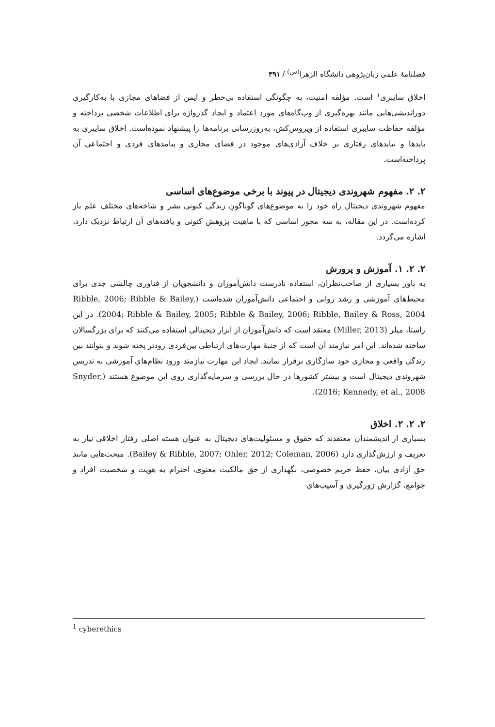فصلنامهٔ علمی زبان‌پژوهی دانشگاه الزهرا<sup>(س)</sup> / ۳۹۱
اخلاق سایبری<sup>۱</sup> است. مؤلفه امنیت، به چگونگی استفاده بی‌خطر و ایمن از فضاهای مجازی با به‌کارگیری دوراندیشی‌هایی مانند بهره‌گیری از وب‌گاه‌های مورد اعتماد و ایجاد گذرواژه برای اطلاعات شخصی پرداخته و مؤلفه حفاظت سایبری استفاده از ویروس‌کش، به‌روزرسانی برنامه‌ها را پیشنهاد نموده‌است. اخلاق سایبری به بایدها و نبایدهای رفتاری بر خلاف آزادی‌های موجود در فضای مجازی و پیامدهای فردی و اجتماعی آن پرداخته‌است.
۲. ۲. مفهوم شهروندی دیجیتال در پیوند با برخی موضوع‌های اساسی
مفهوم شهروندی دیجیتال راه خود را به موضوع‌های گوناگونِ زندگی کنونی بشر و شاخه‌های مختلف علم باز کرده‌است. در این مقاله، به سه محور اساسی که با ماهیت پژوهش کنونی و یافته‌های آن ارتباط نزدیک دارد، اشاره می‌گردد.
۲. ۲. ۱. آموزش و پرورش
به باور بسیاری از صاحب‌نظران، استفاده نادرست دانش‌آموزان و دانشجویان از فناوری چالشی جدی برای محیط‌های آموزشی و رشد روانی و اجتماعی دانش‌آموزان شده‌است (Ribble, 2006; Ribble & Bailey, 2004; Ribble & Bailey, 2005; Ribble & Bailey, 2006; Ribble, Bailey & Ross, 2004). در این راستا، میلر (Miller, 2013) معتقد است که دانش‌آموزان از ابزار دیجیتالی استفاده می‌کنند که برای بزرگسالان ساخته شده‌اند. این امر نیازمند آن است که از جنبهٔ مهارت‌های ارتباطی بین‌فردی زودتر پخته شوند و بتوانند بین زندگی واقعی و مجازی خود سازگاری برقرار نمایند. ایجاد این مهارت نیازمند ورود نظام‌های آموزشی به تدریس شهروندی دیجیتال است و بیشتر کشورها در حال بررسی و سرمایه‌گذاری روی این موضوع هستند (Snyder, 2016; Kennedy, et al., 2008).
۲. ۲. ۲. اخلاق
بسیاری از اندیشمندان معتقدند که حقوق و مسئولیت‌های دیجیتال به عنوان هسته اصلی رفتار اخلاقی نیاز به تعریف و ارزش‌گذاری دارد (Bailey & Ribble, 2007; Ohler, 2012; Coleman, 2006). مبحث‌هایی مانند حق آزادی بیان، حفظ حریم خصوصی، نگهداری از حق مالکیت معنوی، احترام به هویت و شخصیت افراد و جوامع، گزارش زورگیری و آسیب‌های
<sup>1</sup> cyberethics